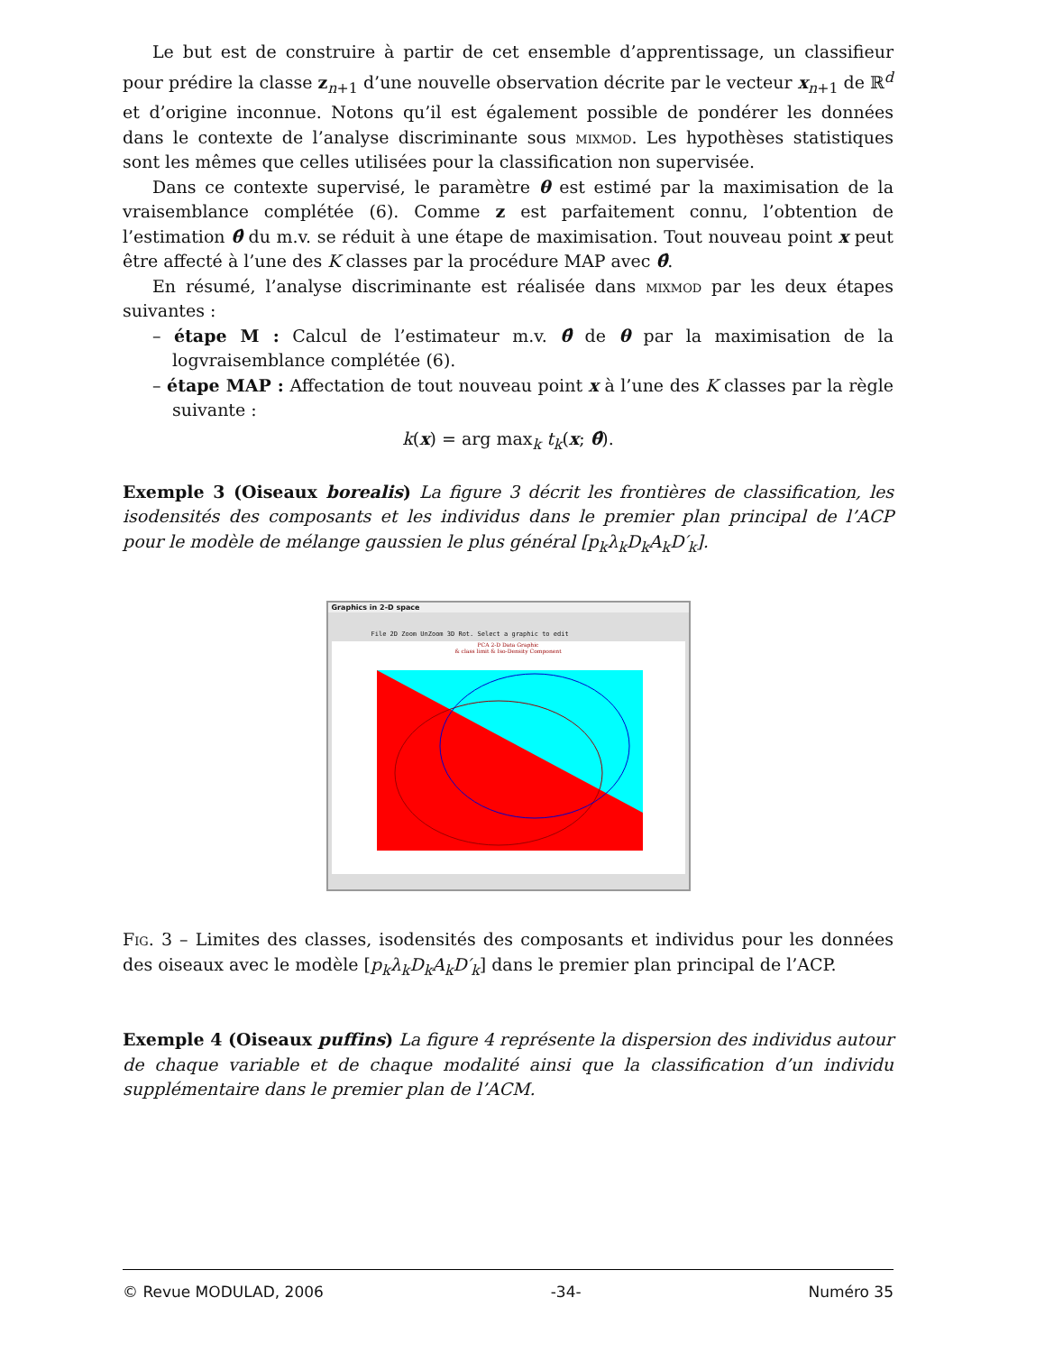Le but est de construire à partir de cet ensemble d’apprentissage, un classifieur pour prédire la classe z<sub>n+1</sub> d’une nouvelle observation décrite par le vecteur x<sub>n+1</sub> de ℝ<sup>d</sup> et d’origine inconnue. Notons qu’il est également possible de pondérer les données dans le contexte de l’analyse discriminante sous mixmod. Les hypothèses statistiques sont les mêmes que celles utilisées pour la classification non supervisée.
Dans ce contexte supervisé, le paramètre θ est estimé par la maximisation de la vraisemblance complétée (6). Comme z est parfaitement connu, l’obtention de l’estimation θ̂ du m.v. se réduit à une étape de maximisation. Tout nouveau point x peut être affecté à l’une des K classes par la procédure MAP avec θ̂.
En résumé, l’analyse discriminante est réalisée dans mixmod par les deux étapes suivantes :
– étape M : Calcul de l’estimateur m.v. θ̂ de θ par la maximisation de la logvraisemblance complétée (6).
– étape MAP : Affectation de tout nouveau point x à l’une des K classes par la règle suivante :
k(x) = arg max<sub>k</sub> t<sub>k</sub>(x; θ̂).
Exemple 3 (Oiseaux borealis) La figure 3 décrit les frontières de classification, les isodensités des composants et les individus dans le premier plan principal de l’ACP pour le modèle de mélange gaussien le plus général [p<sub>k</sub>λ<sub>k</sub>D<sub>k</sub>A<sub>k</sub>D′<sub>k</sub>].
Graphics in 2-D space
File 2D Zoom UnZoom 3D Rot. Select a graphic to edit
PCA 2-D Data Graphic
& class limit & Iso-Density Component
Fig. 3 – Limites des classes, isodensités des composants et individus pour les données des oiseaux avec le modèle [p<sub>k</sub>λ<sub>k</sub>D<sub>k</sub>A<sub>k</sub>D′<sub>k</sub>] dans le premier plan principal de l’ACP.
Exemple 4 (Oiseaux puffins) La figure 4 représente la dispersion des individus autour de chaque variable et de chaque modalité ainsi que la classification d’un individu supplémentaire dans le premier plan de l’ACM.
© Revue MODULAD, 2006 -34- Numéro 35